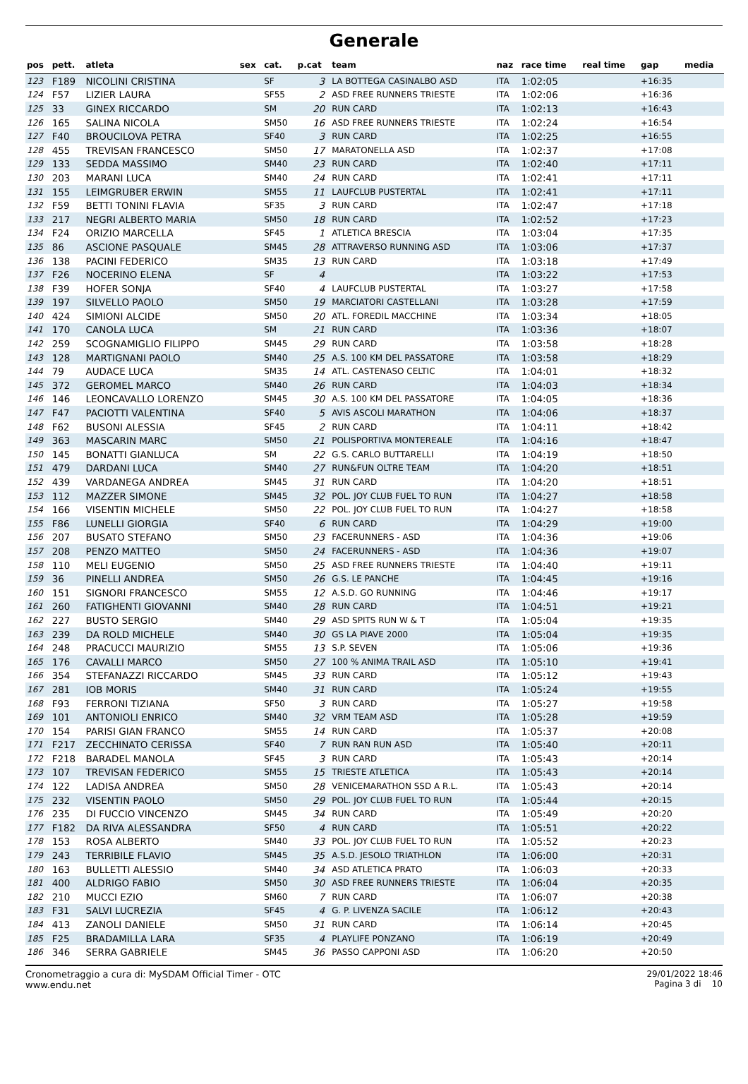Generale
| pos | pett. | atleta | sex | cat. | p.cat | team | naz | race time | real time | gap | media |
| --- | --- | --- | --- | --- | --- | --- | --- | --- | --- | --- | --- |
| 123 | F189 | NICOLINI CRISTINA | | SF | 3 | LA BOTTEGA CASINALBO ASD | ITA | 1:02:05 | | +16:35 | |
| 124 | F57 | LIZIER LAURA | | SF55 | 2 | ASD FREE RUNNERS TRIESTE | ITA | 1:02:06 | | +16:36 | |
| 125 | 33 | GINEX RICCARDO | | SM | 20 | RUN CARD | ITA | 1:02:13 | | +16:43 | |
| 126 | 165 | SALINA NICOLA | | SM50 | 16 | ASD FREE RUNNERS TRIESTE | ITA | 1:02:24 | | +16:54 | |
| 127 | F40 | BROUCILOVA PETRA | | SF40 | 3 | RUN CARD | ITA | 1:02:25 | | +16:55 | |
| 128 | 455 | TREVISAN FRANCESCO | | SM50 | 17 | MARATONELLA ASD | ITA | 1:02:37 | | +17:08 | |
| 129 | 133 | SEDDA MASSIMO | | SM40 | 23 | RUN CARD | ITA | 1:02:40 | | +17:11 | |
| 130 | 203 | MARANI LUCA | | SM40 | 24 | RUN CARD | ITA | 1:02:41 | | +17:11 | |
| 131 | 155 | LEIMGRUBER ERWIN | | SM55 | 11 | LAUFCLUB PUSTERTAL | ITA | 1:02:41 | | +17:11 | |
| 132 | F59 | BETTI TONINI FLAVIA | | SF35 | 3 | RUN CARD | ITA | 1:02:47 | | +17:18 | |
| 133 | 217 | NEGRI ALBERTO MARIA | | SM50 | 18 | RUN CARD | ITA | 1:02:52 | | +17:23 | |
| 134 | F24 | ORIZIO MARCELLA | | SF45 | 1 | ATLETICA BRESCIA | ITA | 1:03:04 | | +17:35 | |
| 135 | 86 | ASCIONE PASQUALE | | SM45 | 28 | ATTRAVERSO RUNNING ASD | ITA | 1:03:06 | | +17:37 | |
| 136 | 138 | PACINI FEDERICO | | SM35 | 13 | RUN CARD | ITA | 1:03:18 | | +17:49 | |
| 137 | F26 | NOCERINO ELENA | | SF | 4 | | ITA | 1:03:22 | | +17:53 | |
| 138 | F39 | HOFER SONJA | | SF40 | 4 | LAUFCLUB PUSTERTAL | ITA | 1:03:27 | | +17:58 | |
| 139 | 197 | SILVELLO PAOLO | | SM50 | 19 | MARCIATORI CASTELLANI | ITA | 1:03:28 | | +17:59 | |
| 140 | 424 | SIMIONI ALCIDE | | SM50 | 20 | ATL. FOREDIL MACCHINE | ITA | 1:03:34 | | +18:05 | |
| 141 | 170 | CANOLA LUCA | | SM | 21 | RUN CARD | ITA | 1:03:36 | | +18:07 | |
| 142 | 259 | SCOGNAMIGLIO FILIPPO | | SM45 | 29 | RUN CARD | ITA | 1:03:58 | | +18:28 | |
| 143 | 128 | MARTIGNANI PAOLO | | SM40 | 25 | A.S. 100 KM DEL PASSATORE | ITA | 1:03:58 | | +18:29 | |
| 144 | 79 | AUDACE LUCA | | SM35 | 14 | ATL. CASTENASO CELTIC | ITA | 1:04:01 | | +18:32 | |
| 145 | 372 | GEROMEL MARCO | | SM40 | 26 | RUN CARD | ITA | 1:04:03 | | +18:34 | |
| 146 | 146 | LEONCAVALLO LORENZO | | SM45 | 30 | A.S. 100 KM DEL PASSATORE | ITA | 1:04:05 | | +18:36 | |
| 147 | F47 | PACIOTTI VALENTINA | | SF40 | 5 | AVIS ASCOLI MARATHON | ITA | 1:04:06 | | +18:37 | |
| 148 | F62 | BUSONI ALESSIA | | SF45 | 2 | RUN CARD | ITA | 1:04:11 | | +18:42 | |
| 149 | 363 | MASCARIN MARC | | SM50 | 21 | POLISPORTIVA MONTEREALE | ITA | 1:04:16 | | +18:47 | |
| 150 | 145 | BONATTI GIANLUCA | | SM | 22 | G.S. CARLO BUTTARELLI | ITA | 1:04:19 | | +18:50 | |
| 151 | 479 | DARDANI LUCA | | SM40 | 27 | RUN&FUN OLTRE TEAM | ITA | 1:04:20 | | +18:51 | |
| 152 | 439 | VARDANEGA ANDREA | | SM45 | 31 | RUN CARD | ITA | 1:04:20 | | +18:51 | |
| 153 | 112 | MAZZER SIMONE | | SM45 | 32 | POL. JOY CLUB FUEL TO RUN | ITA | 1:04:27 | | +18:58 | |
| 154 | 166 | VISENTIN MICHELE | | SM50 | 22 | POL. JOY CLUB FUEL TO RUN | ITA | 1:04:27 | | +18:58 | |
| 155 | F86 | LUNELLI GIORGIA | | SF40 | 6 | RUN CARD | ITA | 1:04:29 | | +19:00 | |
| 156 | 207 | BUSATO STEFANO | | SM50 | 23 | FACERUNNERS - ASD | ITA | 1:04:36 | | +19:06 | |
| 157 | 208 | PENZO MATTEO | | SM50 | 24 | FACERUNNERS - ASD | ITA | 1:04:36 | | +19:07 | |
| 158 | 110 | MELI EUGENIO | | SM50 | 25 | ASD FREE RUNNERS TRIESTE | ITA | 1:04:40 | | +19:11 | |
| 159 | 36 | PINELLI ANDREA | | SM50 | 26 | G.S. LE PANCHE | ITA | 1:04:45 | | +19:16 | |
| 160 | 151 | SIGNORI FRANCESCO | | SM55 | 12 | A.S.D. GO RUNNING | ITA | 1:04:46 | | +19:17 | |
| 161 | 260 | FATIGHENTI GIOVANNI | | SM40 | 28 | RUN CARD | ITA | 1:04:51 | | +19:21 | |
| 162 | 227 | BUSTO SERGIO | | SM40 | 29 | ASD SPITS RUN W & T | ITA | 1:05:04 | | +19:35 | |
| 163 | 239 | DA ROLD MICHELE | | SM40 | 30 | GS LA PIAVE 2000 | ITA | 1:05:04 | | +19:35 | |
| 164 | 248 | PRACUCCI MAURIZIO | | SM55 | 13 | S.P. SEVEN | ITA | 1:05:06 | | +19:36 | |
| 165 | 176 | CAVALLI MARCO | | SM50 | 27 | 100 % ANIMA TRAIL ASD | ITA | 1:05:10 | | +19:41 | |
| 166 | 354 | STEFANAZZI RICCARDO | | SM45 | 33 | RUN CARD | ITA | 1:05:12 | | +19:43 | |
| 167 | 281 | IOB MORIS | | SM40 | 31 | RUN CARD | ITA | 1:05:24 | | +19:55 | |
| 168 | F93 | FERRONI TIZIANA | | SF50 | 3 | RUN CARD | ITA | 1:05:27 | | +19:58 | |
| 169 | 101 | ANTONIOLI ENRICO | | SM40 | 32 | VRM TEAM ASD | ITA | 1:05:28 | | +19:59 | |
| 170 | 154 | PARISI GIAN FRANCO | | SM55 | 14 | RUN CARD | ITA | 1:05:37 | | +20:08 | |
| 171 | F217 | ZECCHINATO CERISSA | | SF40 | 7 | RUN RAN RUN ASD | ITA | 1:05:40 | | +20:11 | |
| 172 | F218 | BARADEL MANOLA | | SF45 | 3 | RUN CARD | ITA | 1:05:43 | | +20:14 | |
| 173 | 107 | TREVISAN FEDERICO | | SM55 | 15 | TRIESTE ATLETICA | ITA | 1:05:43 | | +20:14 | |
| 174 | 122 | LADISA ANDREA | | SM50 | 28 | VENICEMARATHON SSD A R.L. | ITA | 1:05:43 | | +20:14 | |
| 175 | 232 | VISENTIN PAOLO | | SM50 | 29 | POL. JOY CLUB FUEL TO RUN | ITA | 1:05:44 | | +20:15 | |
| 176 | 235 | DI FUCCIO VINCENZO | | SM45 | 34 | RUN CARD | ITA | 1:05:49 | | +20:20 | |
| 177 | F182 | DA RIVA ALESSANDRA | | SF50 | 4 | RUN CARD | ITA | 1:05:51 | | +20:22 | |
| 178 | 153 | ROSA ALBERTO | | SM40 | 33 | POL. JOY CLUB FUEL TO RUN | ITA | 1:05:52 | | +20:23 | |
| 179 | 243 | TERRIBILE FLAVIO | | SM45 | 35 | A.S.D. JESOLO TRIATHLON | ITA | 1:06:00 | | +20:31 | |
| 180 | 163 | BULLETTI ALESSIO | | SM40 | 34 | ASD ATLETICA PRATO | ITA | 1:06:03 | | +20:33 | |
| 181 | 400 | ALDRIGO FABIO | | SM50 | 30 | ASD FREE RUNNERS TRIESTE | ITA | 1:06:04 | | +20:35 | |
| 182 | 210 | MUCCI EZIO | | SM60 | 7 | RUN CARD | ITA | 1:06:07 | | +20:38 | |
| 183 | F31 | SALVI LUCREZIA | | SF45 | 4 | G. P. LIVENZA SACILE | ITA | 1:06:12 | | +20:43 | |
| 184 | 413 | ZANOLI DANIELE | | SM50 | 31 | RUN CARD | ITA | 1:06:14 | | +20:45 | |
| 185 | F25 | BRADAMILLA LARA | | SF35 | 4 | PLAYLIFE PONZANO | ITA | 1:06:19 | | +20:49 | |
| 186 | 346 | SERRA GABRIELE | | SM45 | 36 | PASSO CAPPONI ASD | ITA | 1:06:20 | | +20:50 | |
Cronometraggio a cura di: MySDAM Official Timer - OTC
www.endu.net
29/01/2022 18:46
Pagina 3 di 10